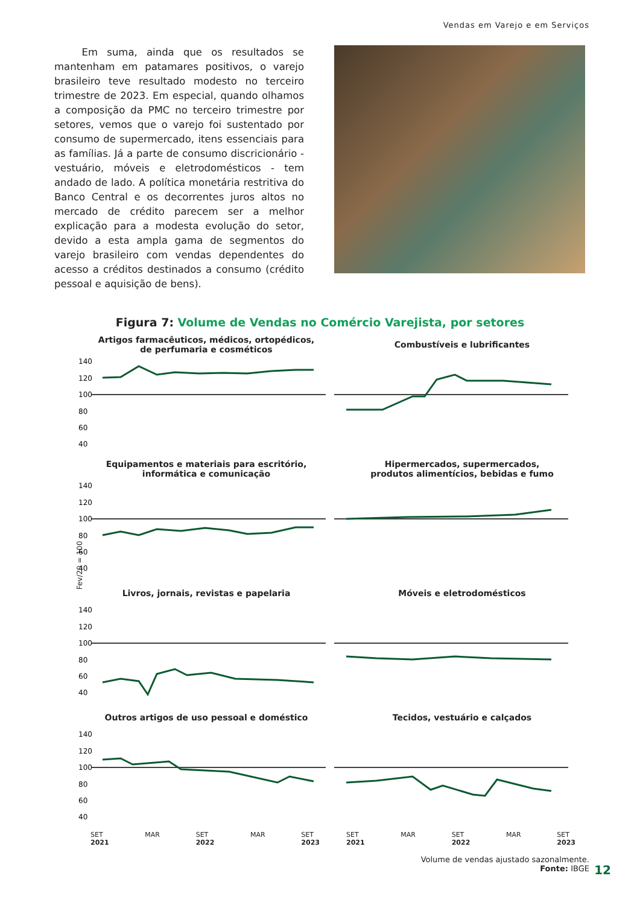Vendas em Varejo e em Serviços
Em suma, ainda que os resultados se mantenham em patamares positivos, o varejo brasileiro teve resultado modesto no terceiro trimestre de 2023. Em especial, quando olhamos a composição da PMC no terceiro trimestre por setores, vemos que o varejo foi sustentado por consumo de supermercado, itens essenciais para as famílias. Já a parte de consumo discricionário - vestuário, móveis e eletrodomésticos - tem andado de lado. A política monetária restritiva do Banco Central e os decorrentes juros altos no mercado de crédito parecem ser a melhor explicação para a modesta evolução do setor, devido a esta ampla gama de segmentos do varejo brasileiro com vendas dependentes do acesso a créditos destinados a consumo (crédito pessoal e aquisição de bens).
Figura 7: Volume de Vendas no Comércio Varejista, por setores
Fev/20 = 100
Artigos farmacêuticos, médicos, ortopédicos,
de perfumaria e cosméticos
140
120
100
80
60
40
Combustíveis e lubrificantes
Equipamentos e materiais para escritório,
informática e comunicação
140
120
100
80
60
40
Hipermercados, supermercados,
produtos alimentícios, bebidas e fumo
Livros, jornais, revistas e papelaria
140
120
100
80
60
40
Móveis e eletrodomésticos
Outros artigos de uso pessoal e doméstico
140
120
100
80
60
40
Tecidos, vestuário e calçados
SET
2021 MAR SET
2022 MAR SET
2023
SET
2021 MAR SET
2022 MAR SET
2023
Volume de vendas ajustado sazonalmente.
Fonte: IBGE
12